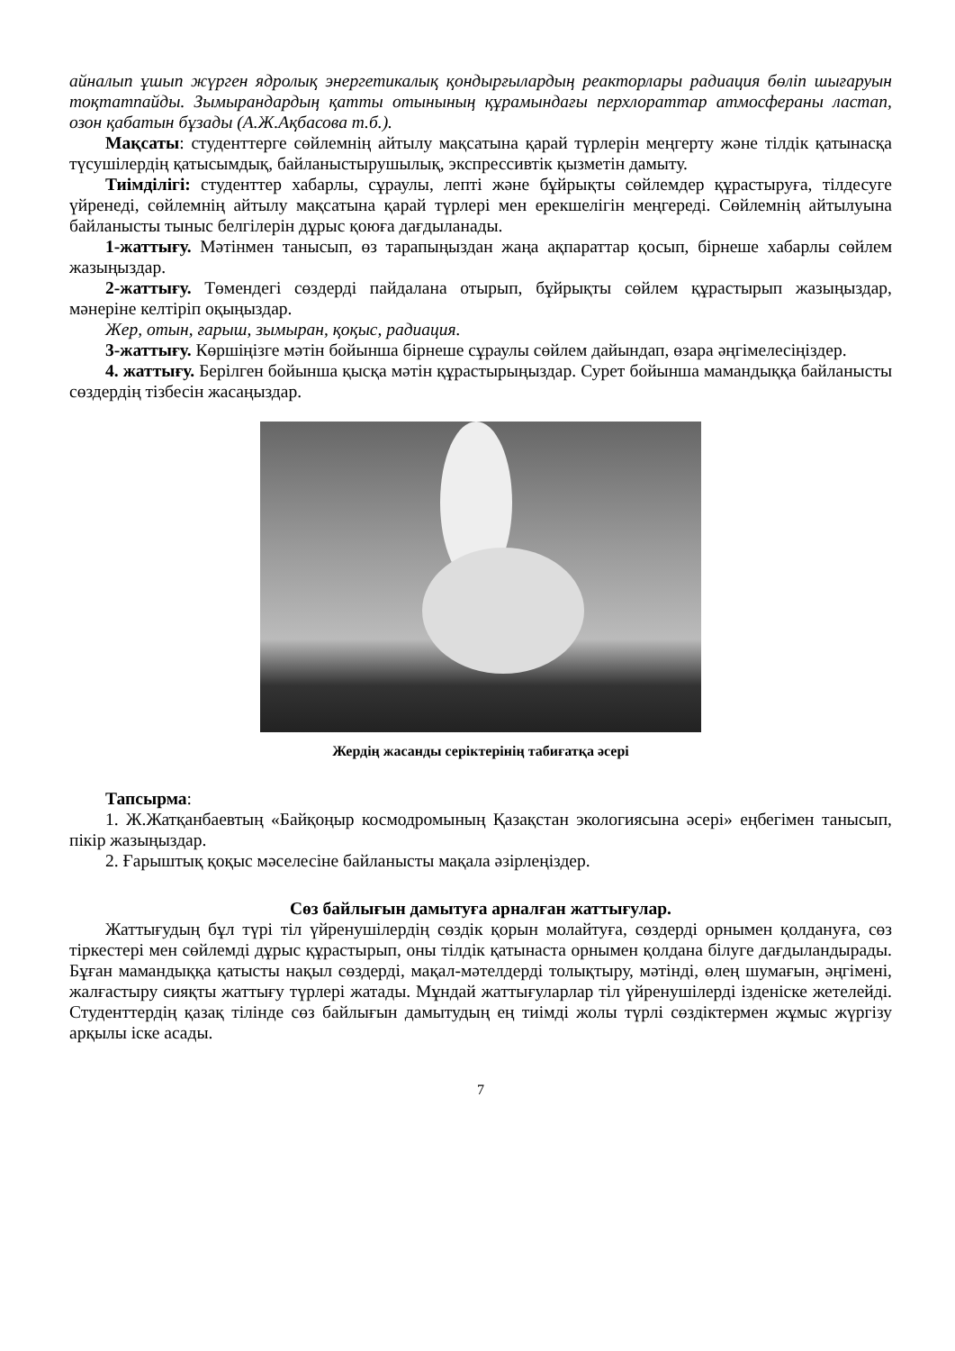айналып ұшып жүрген ядролық энергетикалық қондырғылардың реакторлары радиация бөліп шығаруын тоқтатпайды. Зымырандардың қатты отынының құрамындағы перхлораттар атмосфераны ластап, озон қабатын бұзады (А.Ж.Ақбасова т.б.).
Мақсаты: студенттерге сөйлемнің айтылу мақсатына қарай түрлерін меңгерту және тілдік қатынасқа түсушілердің қатысымдық, байланыстырушылық, экспрессивтік қызметін дамыту.
Тиімділігі: студенттер хабарлы, сұраулы, лепті және бұйрықты сөйлемдер құрастыруға, тілдесуге үйренеді, сөйлемнің айтылу мақсатына қарай түрлері мен ерекшелігін меңгереді. Сөйлемнің айтылуына байланысты тыныс белгілерін дұрыс қоюға дағдыланады.
1-жаттығу. Мәтінмен танысып, өз тарапыңыздан жаңа ақпараттар қосып, бірнеше хабарлы сөйлем жазыңыздар.
2-жаттығу. Төмендегі сөздерді пайдалана отырып, бұйрықты сөйлем құрастырып жазыңыздар, мәнеріне келтіріп оқыңыздар.
Жер, отын, ғарыш, зымыран, қоқыс, радиация.
3-жаттығу. Көршіңізге мәтін бойынша бірнеше сұраулы сөйлем дайындап, өзара әңгімелесіңіздер.
4. жаттығу. Берілген бойынша қысқа мәтін құрастырыңыздар. Сурет бойынша мамандыққа байланысты сөздердің тізбесін жасаңыздар.
Жердің жасанды серіктерінің табиғатқа әсері
Тапсырма:
1. Ж.Жатқанбаевтың «Байқоңыр космодромының Қазақстан экологиясына әсері» еңбегімен танысып, пікір жазыңыздар.
2. Ғарыштық қоқыс мәселесіне байланысты мақала әзірлеңіздер.
Сөз байлығын дамытуға арналған жаттығулар.
Жаттығудың бұл түрі тіл үйренушілердің сөздік қорын молайтуға, сөздерді орнымен қолдануға, сөз тіркестері мен сөйлемді дұрыс құрастырып, оны тілдік қатынаста орнымен қолдана білуге дағдыландырады. Бұған мамандыққа қатысты нақыл сөздерді, мақал-мәтелдерді толықтыру, мәтінді, өлең шумағын, әңгімені, жалғастыру сияқты жаттығу түрлері жатады. Мұндай жаттығуларлар тіл үйренушілерді ізденіске жетелейді. Студенттердің қазақ тілінде сөз байлығын дамытудың ең тиімді жолы түрлі сөздіктермен жұмыс жүргізу арқылы іске асады.
7